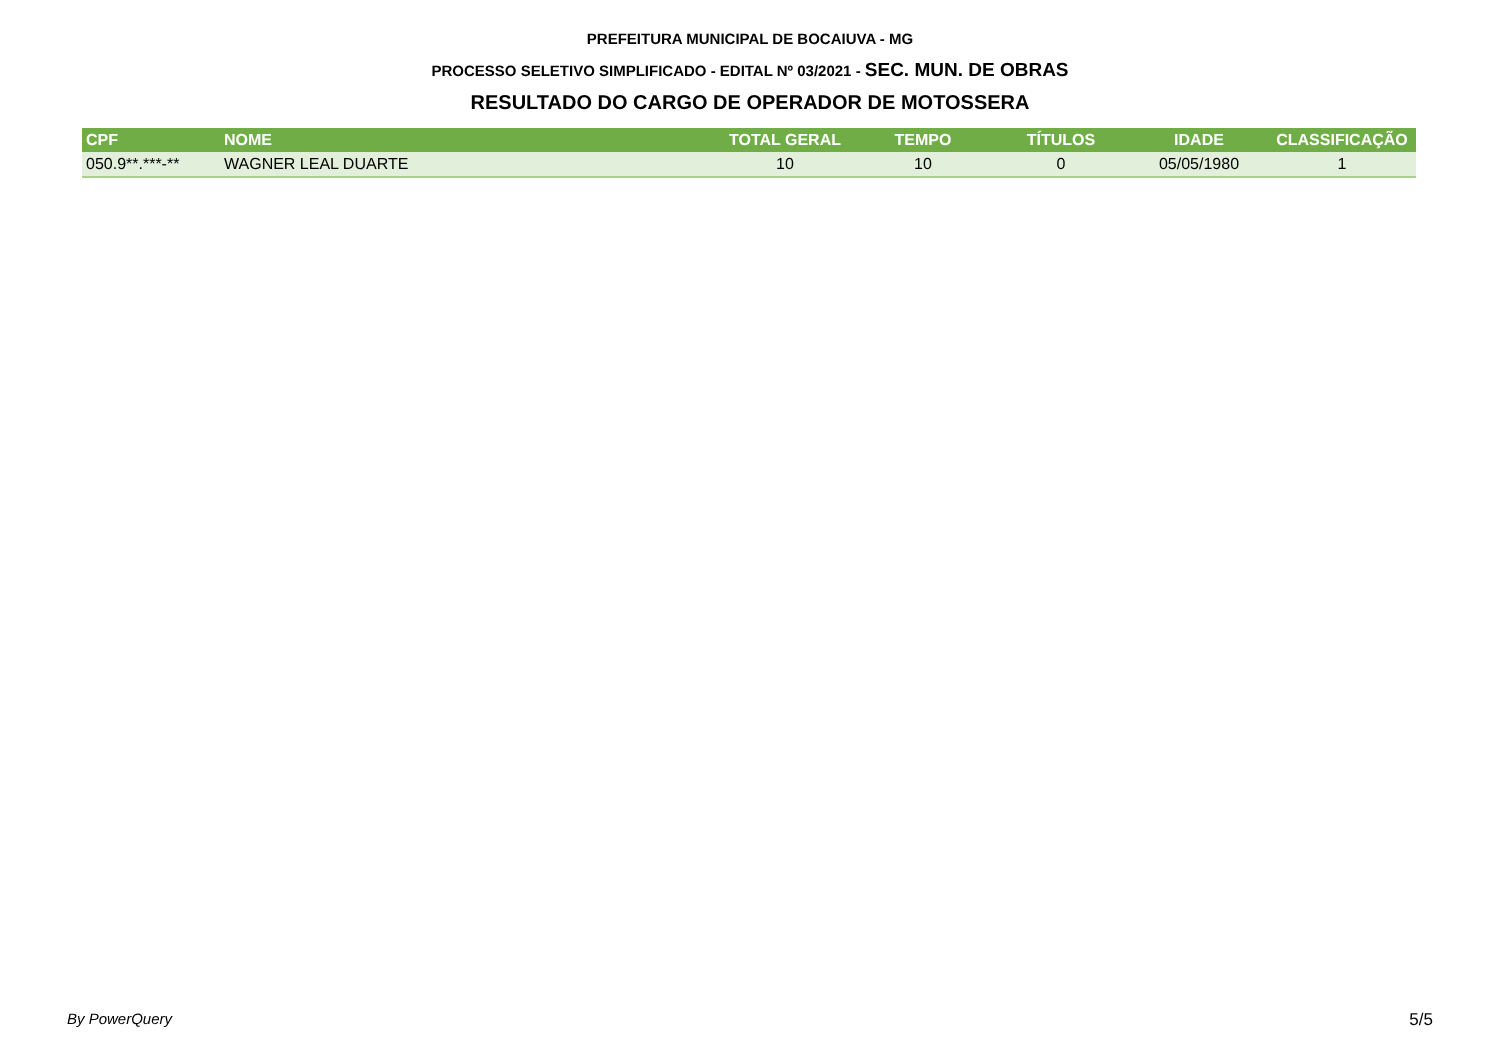PREFEITURA MUNICIPAL DE BOCAIUVA - MG
PROCESSO SELETIVO SIMPLIFICADO - EDITAL Nº 03/2021 - SEC. MUN. DE OBRAS
RESULTADO DO CARGO DE OPERADOR DE MOTOSSERA
| CPF | NOME | TOTAL GERAL | TEMPO | TÍTULOS | IDADE | CLASSIFICAÇÃO |
| --- | --- | --- | --- | --- | --- | --- |
| 050.9**.***-** | WAGNER LEAL DUARTE | 10 | 10 | 0 | 05/05/1980 | 1 |
By PowerQuery 5/5